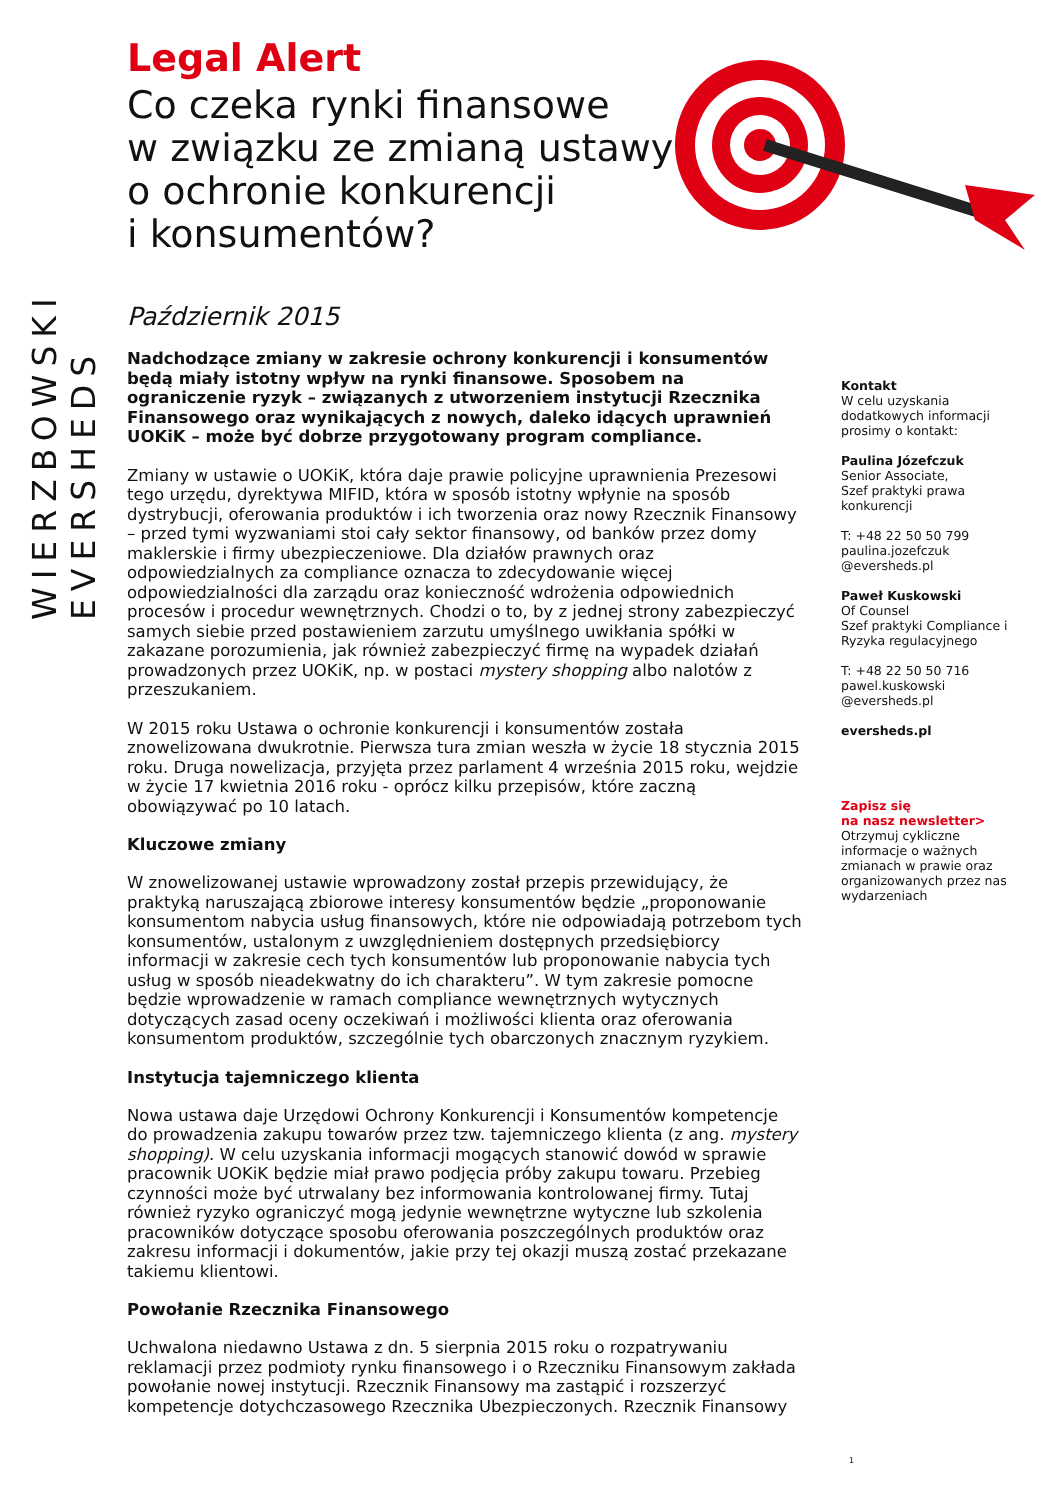WIERZBOWSKI EVERSHEDS
Legal Alert
Co czeka rynki finansowe
w związku ze zmianą ustawy
o ochronie konkurencji
i konsumentów?
Październik 2015
Nadchodzące zmiany w zakresie ochrony konkurencji i konsumentów będą miały istotny wpływ na rynki finansowe. Sposobem na ograniczenie ryzyk – związanych z utworzeniem instytucji Rzecznika Finansowego oraz wynikających z nowych, daleko idących uprawnień UOKiK – może być dobrze przygotowany program compliance.
Zmiany w ustawie o UOKiK, która daje prawie policyjne uprawnienia Prezesowi tego urzędu, dyrektywa MIFID, która w sposób istotny wpłynie na sposób dystrybucji, oferowania produktów i ich tworzenia oraz nowy Rzecznik Finansowy – przed tymi wyzwaniami stoi cały sektor finansowy, od banków przez domy maklerskie i firmy ubezpieczeniowe. Dla działów prawnych oraz odpowiedzialnych za compliance oznacza to zdecydowanie więcej odpowiedzialności dla zarządu oraz konieczność wdrożenia odpowiednich procesów i procedur wewnętrznych. Chodzi o to, by z jednej strony zabezpieczyć samych siebie przed postawieniem zarzutu umyślnego uwikłania spółki w zakazane porozumienia, jak również zabezpieczyć firmę na wypadek działań prowadzonych przez UOKiK, np. w postaci mystery shopping albo nalotów z przeszukaniem.
W 2015 roku Ustawa o ochronie konkurencji i konsumentów została znowelizowana dwukrotnie. Pierwsza tura zmian weszła w życie 18 stycznia 2015 roku. Druga nowelizacja, przyjęta przez parlament 4 września 2015 roku, wejdzie w życie 17 kwietnia 2016 roku - oprócz kilku przepisów, które zaczną obowiązywać po 10 latach.
Kluczowe zmiany
W znowelizowanej ustawie wprowadzony został przepis przewidujący, że praktyką naruszającą zbiorowe interesy konsumentów będzie „proponowanie konsumentom nabycia usług finansowych, które nie odpowiadają potrzebom tych konsumentów, ustalonym z uwzględnieniem dostępnych przedsiębiorcy informacji w zakresie cech tych konsumentów lub proponowanie nabycia tych usług w sposób nieadekwatny do ich charakteru”. W tym zakresie pomocne będzie wprowadzenie w ramach compliance wewnętrznych wytycznych dotyczących zasad oceny oczekiwań i możliwości klienta oraz oferowania konsumentom produktów, szczególnie tych obarczonych znacznym ryzykiem.
Instytucja tajemniczego klienta
Nowa ustawa daje Urzędowi Ochrony Konkurencji i Konsumentów kompetencje do prowadzenia zakupu towarów przez tzw. tajemniczego klienta (z ang. mystery shopping). W celu uzyskania informacji mogących stanowić dowód w sprawie pracownik UOKiK będzie miał prawo podjęcia próby zakupu towaru. Przebieg czynności może być utrwalany bez informowania kontrolowanej firmy. Tutaj również ryzyko ograniczyć mogą jedynie wewnętrzne wytyczne lub szkolenia pracowników dotyczące sposobu oferowania poszczególnych produktów oraz zakresu informacji i dokumentów, jakie przy tej okazji muszą zostać przekazane takiemu klientowi.
Powołanie Rzecznika Finansowego
Uchwalona niedawno Ustawa z dn. 5 sierpnia 2015 roku o rozpatrywaniu reklamacji przez podmioty rynku finansowego i o Rzeczniku Finansowym zakłada powołanie nowej instytucji. Rzecznik Finansowy ma zastąpić i rozszerzyć kompetencje dotychczasowego Rzecznika Ubezpieczonych. Rzecznik Finansowy
Kontakt
W celu uzyskania dodatkowych informacji prosimy o kontakt:
Paulina Józefczuk
Senior Associate,
Szef praktyki prawa konkurencji
T: +48 22 50 50 799
paulina.jozefczuk
@eversheds.pl
Paweł Kuskowski
Of Counsel
Szef praktyki Compliance i Ryzyka regulacyjnego
T: +48 22 50 50 716
pawel.kuskowski
@eversheds.pl
eversheds.pl
Zapisz się
na nasz newsletter>
Otrzymuj cykliczne informacje o ważnych zmianach w prawie oraz organizowanych przez nas wydarzeniach
1